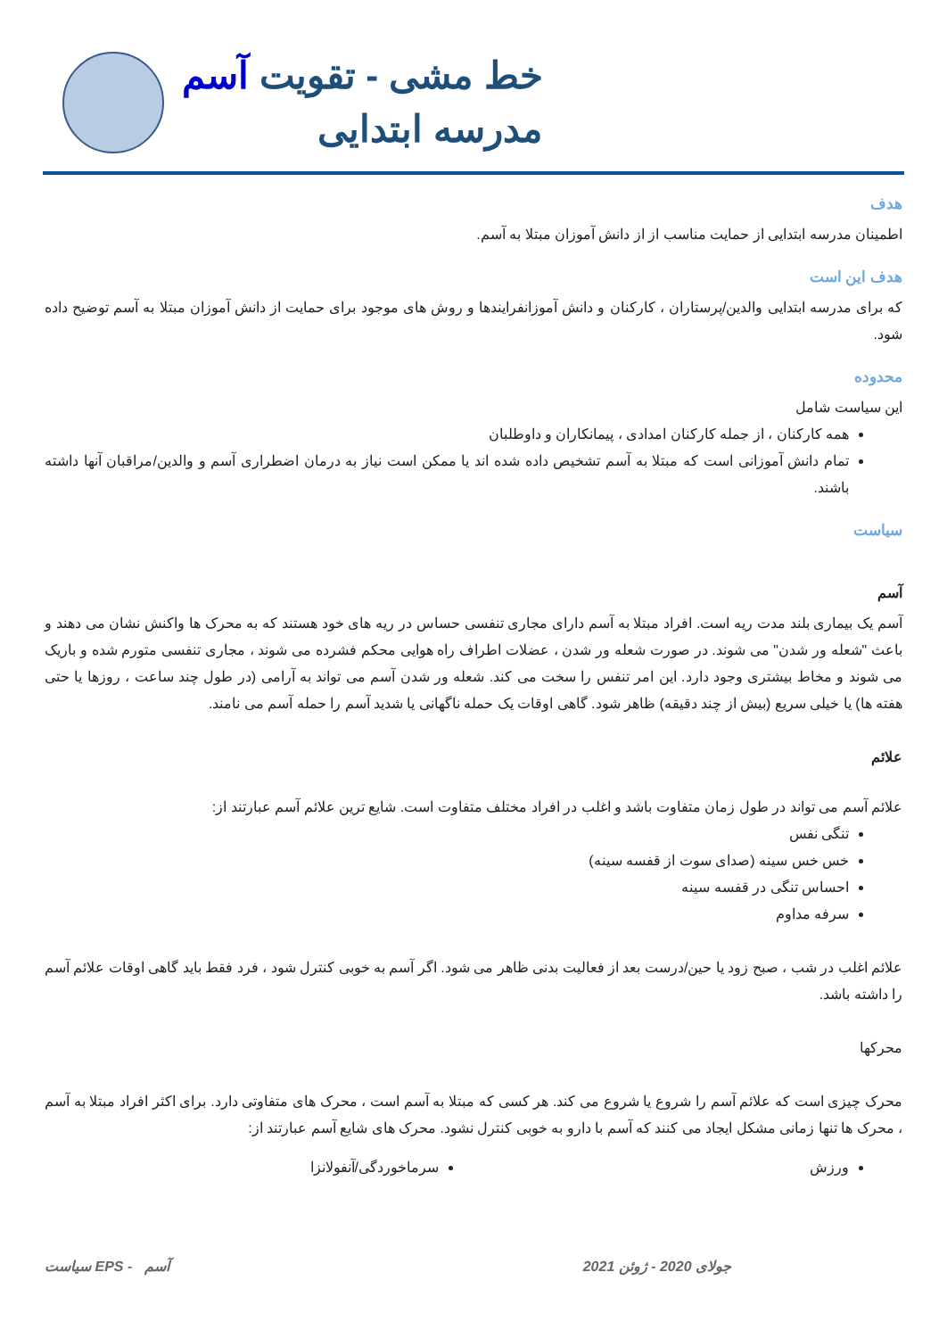خط مشی - تقویت آسم
مدرسه ابتدایی
هدف
اطمینان مدرسه ابتدایی از حمایت مناسب از از دانش آموزان مبتلا به آسم.
هدف این است
که برای مدرسه ابتدایی والدین/پرستاران ، کارکنان و دانش آموزانفرایندها و روش های موجود برای حمایت از دانش آموزان مبتلا به آسم توضیح داده شود.
محدوده
این سیاست شامل
همه کارکنان ، از جمله کارکنان امدادی ، پیمانکاران و داوطلبان
تمام دانش آموزانی است که مبتلا به آسم تشخیص داده شده اند یا ممکن است نیاز به درمان اضطراری آسم و والدین/مراقبان آنها داشته باشند.
سیاست
آسم
آسم یک بیماری بلند مدت ریه است. افراد مبتلا به آسم دارای مجاری تنفسی حساس در ریه های خود هستند که به محرک ها واکنش نشان می دهند و باعث "شعله ور شدن" می شوند. در صورت شعله ور شدن ، عضلات اطراف راه هوایی محکم فشرده می شوند ، مجاری تنفسی متورم شده و باریک می شوند و مخاط بیشتری وجود دارد. این امر تنفس را سخت می کند. شعله ور شدن آسم می تواند به آرامی (در طول چند ساعت ، روزها یا حتی هفته ها) یا خیلی سریع (بیش از چند دقیقه) ظاهر شود. گاهی اوقات یک حمله ناگهانی یا شدید آسم را حمله آسم می نامند.
علائم
علائم آسم می تواند در طول زمان متفاوت باشد و اغلب در افراد مختلف متفاوت است. شایع ترین علائم آسم عبارتند از:
تنگی نفس
خس خس سینه (صدای سوت از قفسه سینه)
احساس تنگی در قفسه سینه
سرفه مداوم
علائم اغلب در شب ، صبح زود یا حین/درست بعد از فعالیت بدنی ظاهر می شود. اگر آسم به خوبی کنترل شود ، فرد فقط باید گاهی اوقات علائم آسم را داشته باشد.
محرکها
محرک چیزی است که علائم آسم را شروع یا شروع می کند. هر کسی که مبتلا به آسم است ، محرک های متفاوتی دارد. برای اکثر افراد مبتلا به آسم ، محرک ها تنها زمانی مشکل ایجاد می کنند که آسم با دارو به خوبی کنترل نشود. محرک های شایع آسم عبارتند از:
ورزش سرماخوردگی/آنفولانزا
جولای 2020 - ژوئن 2021 آسم - EPS سیاست